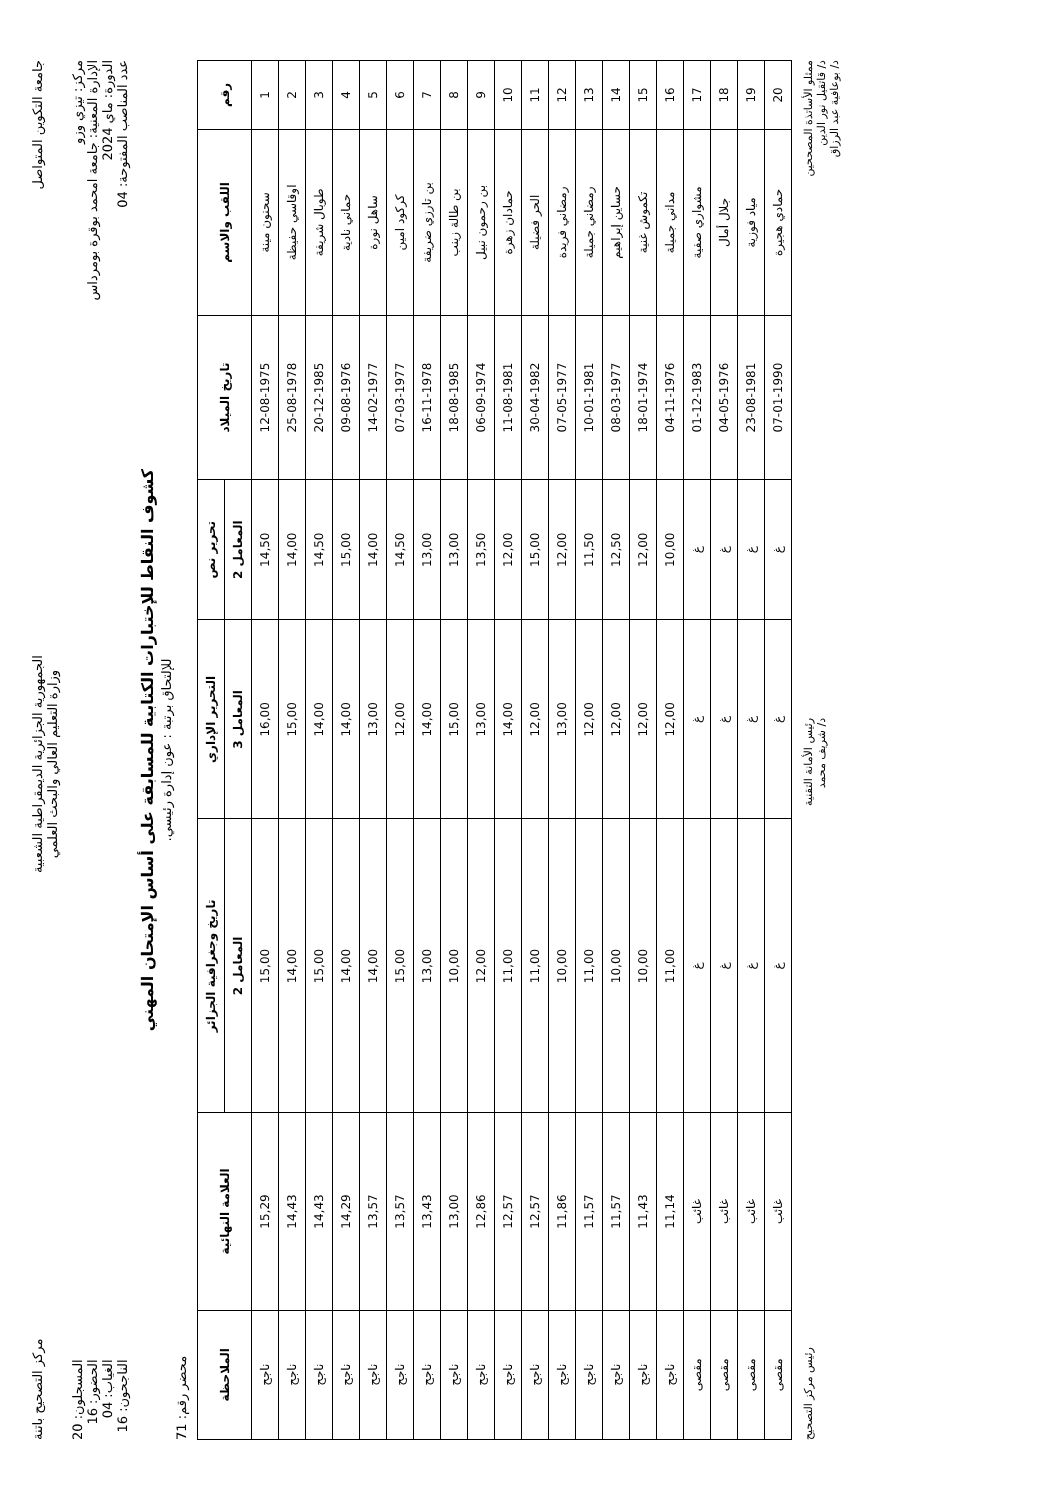جامعة التكوين المتواصل
الجمهورية الجزائرية الديمقراطية الشعبية
وزارة التعليم العالي والبحث العلمي
مركز التصحيح باتنة
مركز: تيزي وزو
الإدارة المعنية: جامعة امحمد بوقرة بومرداس
الدورة: ماي 2024
عدد المناصب المفتوحة: 04
المسجلون: 20
الحضور: 16
الغياب: 04
الناجحون: 16
كشوف النقاط للإختبارات الكتابية للمسابقة على أساس الإمتحان المهني
للإلتحاق برتبة : عون إدارة رئيسي.
محضر رقم: 71
| رقم | اللقب والاسم | تاريخ الميلاد | تحرير نص | التحرير الإداري | تاريخ وجغرافية الجزائر | العلامة النهائية | الملاحظة |
| --- | --- | --- | --- | --- | --- | --- | --- |
| | | | المعامل 2 | المعامل 3 | المعامل 2 | | |
| 1 | سحنون مينة | 12-08-1975 | 14,50 | 16,00 | 15,00 | 15,29 | ناجح |
| 2 | اوقاسي حفيظة | 25-08-1978 | 14,00 | 15,00 | 14,00 | 14,43 | ناجح |
| 3 | طوبال شريفة | 20-12-1985 | 14,50 | 14,00 | 15,00 | 14,43 | ناجح |
| 4 | حماني نادية | 09-08-1976 | 15,00 | 14,00 | 14,00 | 14,29 | ناجح |
| 5 | ساهل نورة | 14-02-1977 | 14,00 | 13,00 | 14,00 | 13,57 | ناجح |
| 6 | كركود امين | 07-03-1977 | 14,50 | 12,00 | 15,00 | 13,57 | ناجح |
| 7 | بن تارزي ضريفة | 16-11-1978 | 13,00 | 14,00 | 13,00 | 13,43 | ناجح |
| 8 | بن طالة زينب | 18-08-1985 | 13,00 | 15,00 | 10,00 | 13,00 | ناجح |
| 9 | بن رحمون نبيل | 06-09-1974 | 13,50 | 13,00 | 12,00 | 12,86 | ناجح |
| 10 | حمادان زهرة | 11-08-1981 | 12,00 | 14,00 | 11,00 | 12,57 | ناجح |
| 11 | الحر فضيلة | 30-04-1982 | 15,00 | 12,00 | 11,00 | 12,57 | ناجح |
| 12 | رمضاني فريدة | 07-05-1977 | 12,00 | 13,00 | 10,00 | 11,86 | ناجح |
| 13 | رمضاني جميلة | 10-01-1981 | 11,50 | 12,00 | 11,00 | 11,57 | ناجح |
| 14 | حساين إبراهيم | 08-03-1977 | 12,50 | 12,00 | 10,00 | 11,57 | ناجح |
| 15 | تكموش غنية | 18-01-1974 | 12,00 | 12,00 | 10,00 | 11,43 | ناجح |
| 16 | مداني جميلة | 04-11-1976 | 10,00 | 12,00 | 11,00 | 11,14 | ناجح |
| 17 | مشواري صفية | 01-12-1983 | غ | غ | غ | غائب | مقصى |
| 18 | جلال أمال | 04-05-1976 | غ | غ | غ | غائب | مقصى |
| 19 | مياد فوزية | 23-08-1981 | غ | غ | غ | غائب | مقصى |
| 20 | حمادي هجيرة | 07-01-1990 | غ | غ | غ | غائب | مقصى |
ممثلو الأساتذة المصححين
د/ قاتقيل نور الدين
د/ بوعافية عبد الرزاق
رئيس الأمانة التقنية
د/ شريف محمد
رئيس مركز التصحيح